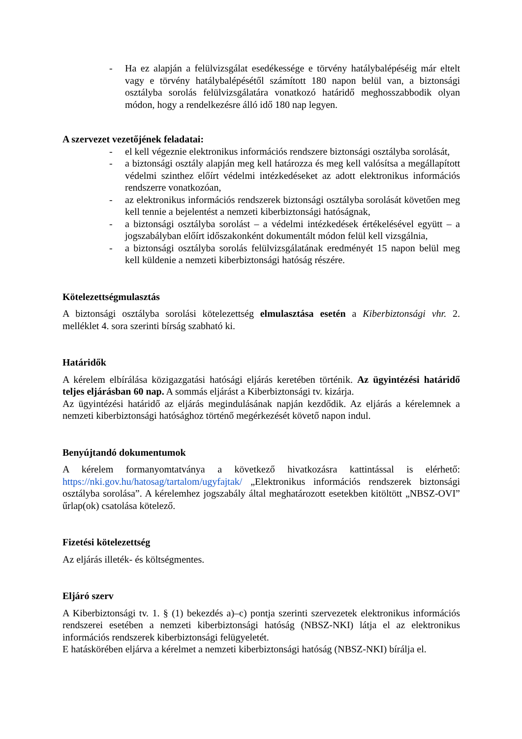- Ha ez alapján a felülvizsgálat esedékessége e törvény hatálybalépéséig már eltelt vagy e törvény hatálybalépésétől számított 180 napon belül van, a biztonsági osztályba sorolás felülvizsgálatára vonatkozó határidő meghosszabbodik olyan módon, hogy a rendelkezésre álló idő 180 nap legyen.
A szervezet vezetőjének feladatai:
- el kell végeznie elektronikus információs rendszere biztonsági osztályba sorolását,
- a biztonsági osztály alapján meg kell határozza és meg kell valósítsa a megállapított védelmi szinthez előírt védelmi intézkedéseket az adott elektronikus információs rendszerre vonatkozóan,
- az elektronikus információs rendszerek biztonsági osztályba sorolását követően meg kell tennie a bejelentést a nemzeti kiberbiztonsági hatóságnak,
- a biztonsági osztályba sorolást – a védelmi intézkedések értékelésével együtt – a jogszabályban előírt időszakonként dokumentált módon felül kell vizsgálnia,
- a biztonsági osztályba sorolás felülvizsgálatának eredményét 15 napon belül meg kell küldenie a nemzeti kiberbiztonsági hatóság részére.
Kötelezettségmulasztás
A biztonsági osztályba sorolási kötelezettség elmulasztása esetén a Kiberbiztonsági vhr. 2. melléklet 4. sora szerinti bírság szabható ki.
Határidők
A kérelem elbírálása közigazgatási hatósági eljárás keretében történik. Az ügyintézési határidő teljes eljárásban 60 nap. A sommás eljárást a Kiberbiztonsági tv. kizárja.
Az ügyintézési határidő az eljárás megindulásának napján kezdődik. Az eljárás a kérelemnek a nemzeti kiberbiztonsági hatósághoz történő megérkezését követő napon indul.
Benyújtandó dokumentumok
A kérelem formanyomtatványa a következő hivatkozásra kattintással is elérhető: https://nki.gov.hu/hatosag/tartalom/ugyfajtak/ „Elektronikus információs rendszerek biztonsági osztályba sorolása”. A kérelemhez jogszabály által meghatározott esetekben kitöltött „NBSZ-OVI” űrlap(ok) csatolása kötelező.
Fizetési kötelezettség
Az eljárás illeték- és költségmentes.
Eljáró szerv
A Kiberbiztonsági tv. 1. § (1) bekezdés a)–c) pontja szerinti szervezetek elektronikus információs rendszerei esetében a nemzeti kiberbiztonsági hatóság (NBSZ-NKI) látja el az elektronikus információs rendszerek kiberbiztonsági felügyeletét.
E hatáskörében eljárva a kérelmet a nemzeti kiberbiztonsági hatóság (NBSZ-NKI) bírálja el.